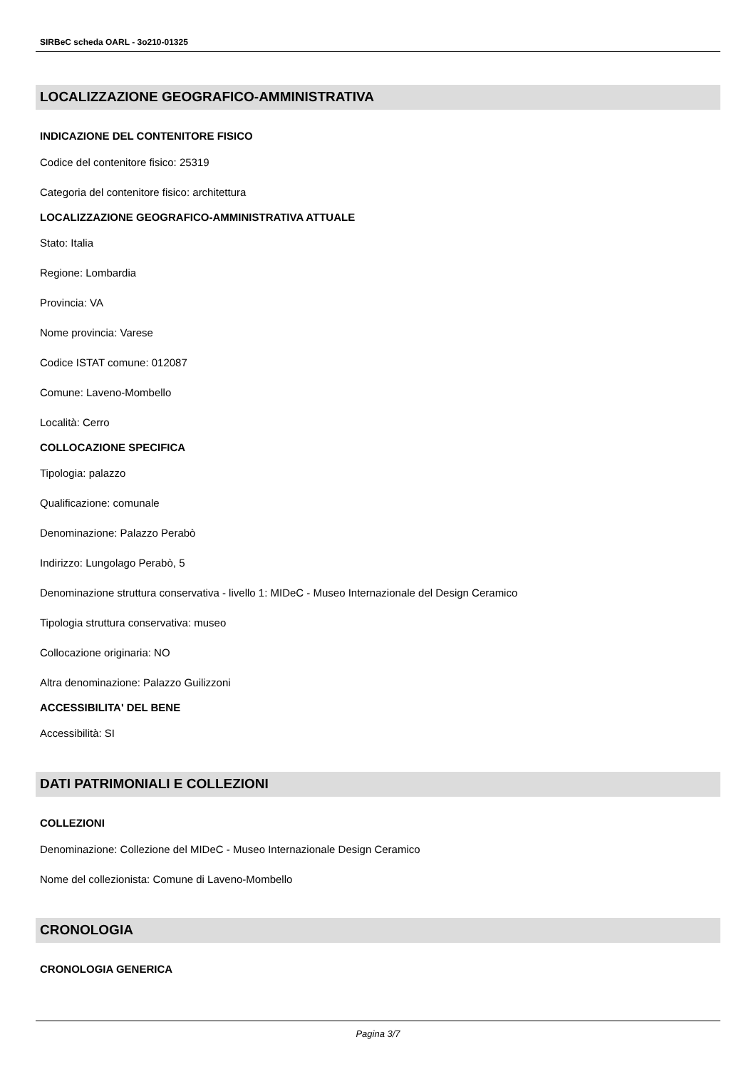SIRBeC scheda OARL - 3o210-01325
LOCALIZZAZIONE GEOGRAFICO-AMMINISTRATIVA
INDICAZIONE DEL CONTENITORE FISICO
Codice del contenitore fisico: 25319
Categoria del contenitore fisico: architettura
LOCALIZZAZIONE GEOGRAFICO-AMMINISTRATIVA ATTUALE
Stato: Italia
Regione: Lombardia
Provincia: VA
Nome provincia: Varese
Codice ISTAT comune: 012087
Comune: Laveno-Mombello
Località: Cerro
COLLOCAZIONE SPECIFICA
Tipologia: palazzo
Qualificazione: comunale
Denominazione: Palazzo Perabò
Indirizzo: Lungolago Perabò, 5
Denominazione struttura conservativa - livello 1: MIDeC - Museo Internazionale del Design Ceramico
Tipologia struttura conservativa: museo
Collocazione originaria: NO
Altra denominazione: Palazzo Guilizzoni
ACCESSIBILITA' DEL BENE
Accessibilità: SI
DATI PATRIMONIALI E COLLEZIONI
COLLEZIONI
Denominazione: Collezione del MIDeC - Museo Internazionale Design Ceramico
Nome del collezionista: Comune di Laveno-Mombello
CRONOLOGIA
CRONOLOGIA GENERICA
Pagina 3/7